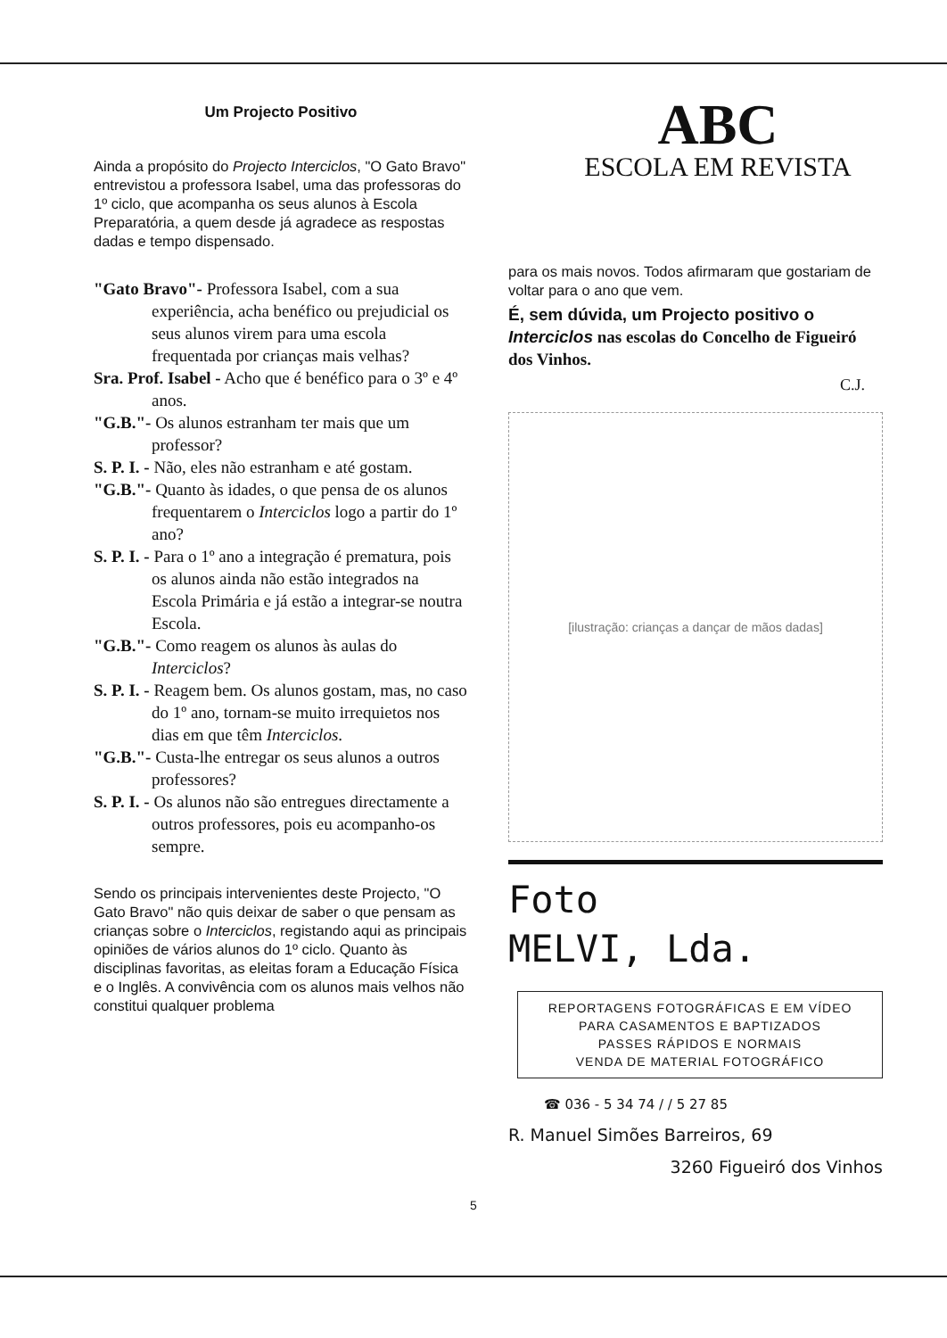Um Projecto Positivo
Ainda a propósito do Projecto Interciclos, "O Gato Bravo" entrevistou a professora Isabel, uma das professoras do 1º ciclo, que acompanha os seus alunos à Escola Preparatória, a quem desde já agradece as respostas dadas e tempo dispensado.
"Gato Bravo"- Professora Isabel, com a sua experiência, acha benéfico ou prejudicial os seus alunos virem para uma escola frequentada por crianças mais velhas?
Sra. Prof. Isabel - Acho que é benéfico para o 3º e 4º anos.
"G.B."- Os alunos estranham ter mais que um professor?
S. P. I. - Não, eles não estranham e até gostam.
"G.B."- Quanto às idades, o que pensa de os alunos frequentarem o Interciclos logo a partir do 1º ano?
S. P. I. - Para o 1º ano a integração é prematura, pois os alunos ainda não estão integrados na Escola Primária e já estão a integrar-se noutra Escola.
"G.B."- Como reagem os alunos às aulas do Interciclos?
S. P. I. - Reagem bem. Os alunos gostam, mas, no caso do 1º ano, tornam-se muito irrequietos nos dias em que têm Interciclos.
"G.B."- Custa-lhe entregar os seus alunos a outros professores?
S. P. I. - Os alunos não são entregues directamente a outros professores, pois eu acompanho-os sempre.
Sendo os principais intervenientes deste Projecto, "O Gato Bravo" não quis deixar de saber o que pensam as crianças sobre o Interciclos, registando aqui as principais opiniões de vários alunos do 1º ciclo. Quanto às disciplinas favoritas, as eleitas foram a Educação Física e o Inglês. A convivência com os alunos mais velhos não constitui qualquer problema
ABC
ESCOLA EM REVISTA
para os mais novos. Todos afirmaram que gostariam de voltar para o ano que vem.
É, sem dúvida, um Projecto positivo o Interciclos nas escolas do Concelho de Figueiró dos Vinhos.
C.J.
[ilustração: crianças a dançar de mãos dadas]
Foto
MELVI, Lda.
REPORTAGENS FOTOGRÁFICAS E EM VÍDEO
PARA CASAMENTOS E BAPTIZADOS
PASSES RÁPIDOS E NORMAIS
VENDA DE MATERIAL FOTOGRÁFICO
☎ 036 - 5 34 74 / / 5 27 85
R. Manuel Simões Barreiros, 69
3260 Figueiró dos Vinhos
5